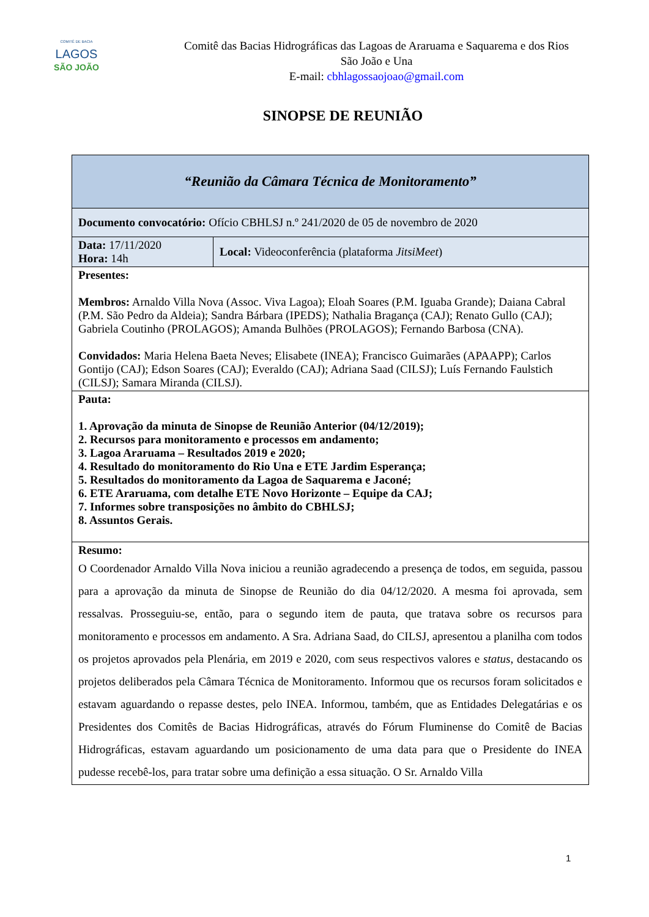COMITÊ DE BACIA
LAGOS
SÃO JOÃO
Comitê das Bacias Hidrográficas das Lagoas de Araruama e Saquarema e dos Rios
São João e Una
E-mail: cbhlagossaojoao@gmail.com
SINOPSE DE REUNIÃO
| “Reunião da Câmara Técnica de Monitoramento” | |
| Documento convocatório: Ofício CBHLSJ n.º 241/2020 de 05 de novembro de 2020 | |
| Data: 17/11/2020 Hora: 14h | Local: Videoconferência (plataforma JitsiMeet ) |
| Presentes: Membros: Arnaldo Villa Nova (Assoc. Viva Lagoa); Eloah Soares (P.M. Iguaba Grande); Daiana Cabral (P.M. São Pedro da Aldeia); Sandra Bárbara (IPEDS); Nathalia Bragança (CAJ); Renato Gullo (CAJ); Gabriela Coutinho (PROLAGOS); Amanda Bulhões (PROLAGOS); Fernando Barbosa (CNA). Convidados: Maria Helena Baeta Neves; Elisabete (INEA); Francisco Guimarães (APAAPP); Carlos Gontijo (CAJ); Edson Soares (CAJ); Everaldo (CAJ); Adriana Saad (CILSJ); Luís Fernando Faulstich (CILSJ); Samara Miranda (CILSJ). | |
| Pauta: 1. Aprovação da minuta de Sinopse de Reunião Anterior (04/12/2019); 2. Recursos para monitoramento e processos em andamento; 3. Lagoa Araruama – Resultados 2019 e 2020; 4. Resultado do monitoramento do Rio Una e ETE Jardim Esperança; 5. Resultados do monitoramento da Lagoa de Saquarema e Jaconé; 6. ETE Araruama, com detalhe ETE Novo Horizonte – Equipe da CAJ; 7. Informes sobre transposições no âmbito do CBHLSJ; 8. Assuntos Gerais. | |
| Resumo: O Coordenador Arnaldo Villa Nova iniciou a reunião agradecendo a presença de todos, em seguida, passou para a aprovação da minuta de Sinopse de Reunião do dia 04/12/2020. A mesma foi aprovada, sem ressalvas. Prosseguiu-se, então, para o segundo item de pauta, que tratava sobre os recursos para monitoramento e processos em andamento. A Sra. Adriana Saad, do CILSJ, apresentou a planilha com todos os projetos aprovados pela Plenária, em 2019 e 2020, com seus respectivos valores e status , destacando os projetos deliberados pela Câmara Técnica de Monitoramento. Informou que os recursos foram solicitados e estavam aguardando o repasse destes, pelo INEA. Informou, também, que as Entidades Delegatárias e os Presidentes dos Comitês de Bacias Hidrográficas, através do Fórum Fluminense do Comitê de Bacias Hidrográficas, estavam aguardando um posicionamento de uma data para que o Presidente do INEA pudesse recebê-los, para tratar sobre uma definição a essa situação. O Sr. Arnaldo Villa | |
1